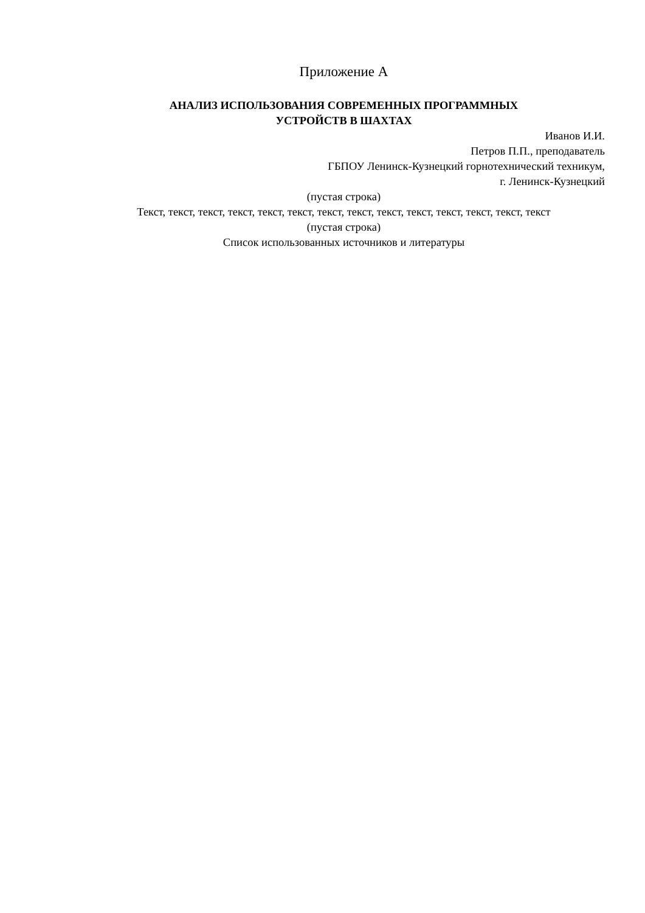Приложение А
АНАЛИЗ ИСПОЛЬЗОВАНИЯ СОВРЕМЕННЫХ ПРОГРАММНЫХ
УСТРОЙСТВ В ШАХТАХ
Иванов И.И.
Петров П.П., преподаватель
ГБПОУ Ленинск-Кузнецкий горнотехнический техникум,
г. Ленинск-Кузнецкий
(пустая строка)
Текст, текст, текст, текст, текст, текст, текст, текст, текст, текст, текст, текст, текст, текст
(пустая строка)
Список использованных источников и литературы